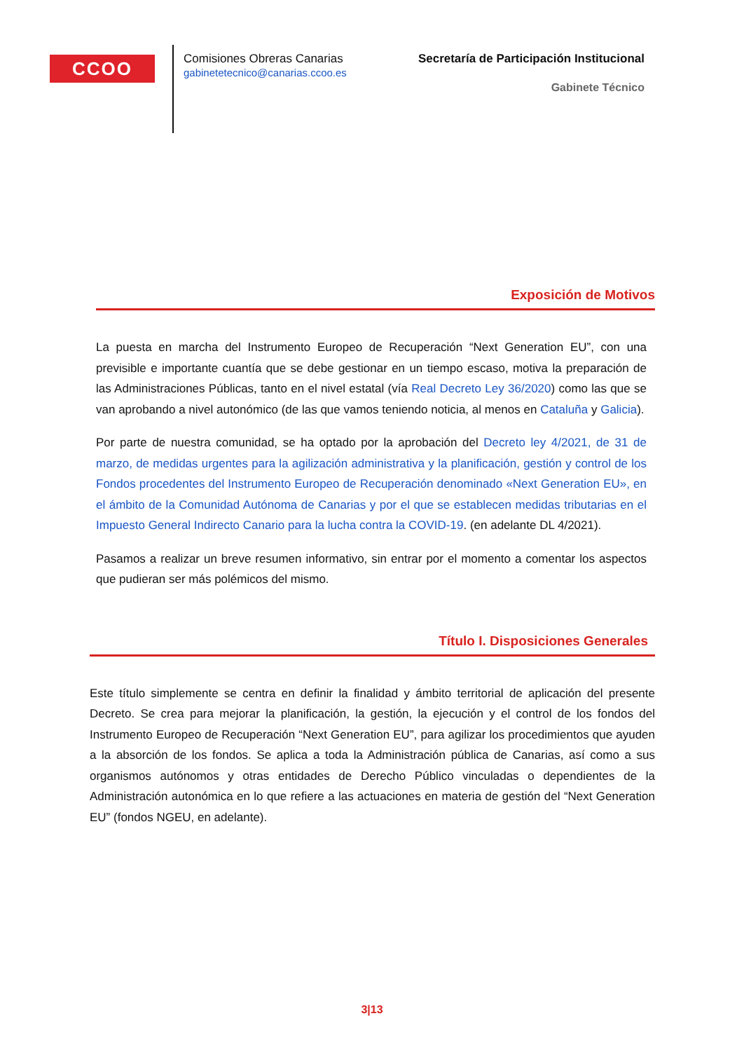CCOO
Comisiones Obreras Canarias
gabinetetecnico@canarias.ccoo.es
Secretaría de Participación Institucional
Gabinete Técnico
Exposición de Motivos
La puesta en marcha del Instrumento Europeo de Recuperación “Next Generation EU”, con una previsible e importante cuantía que se debe gestionar en un tiempo escaso, motiva la preparación de las Administraciones Públicas, tanto en el nivel estatal (vía Real Decreto Ley 36/2020) como las que se van aprobando a nivel autonómico (de las que vamos teniendo noticia, al menos en Cataluña y Galicia).
Por parte de nuestra comunidad, se ha optado por la aprobación del Decreto ley 4/2021, de 31 de marzo, de medidas urgentes para la agilización administrativa y la planificación, gestión y control de los Fondos procedentes del Instrumento Europeo de Recuperación denominado «Next Generation EU», en el ámbito de la Comunidad Autónoma de Canarias y por el que se establecen medidas tributarias en el Impuesto General Indirecto Canario para la lucha contra la COVID-19. (en adelante DL 4/2021).
Pasamos a realizar un breve resumen informativo, sin entrar por el momento a comentar los aspectos que pudieran ser más polémicos del mismo.
Título I. Disposiciones Generales
Este título simplemente se centra en definir la finalidad y ámbito territorial de aplicación del presente Decreto. Se crea para mejorar la planificación, la gestión, la ejecución y el control de los fondos del Instrumento Europeo de Recuperación “Next Generation EU”, para agilizar los procedimientos que ayuden a la absorción de los fondos. Se aplica a toda la Administración pública de Canarias, así como a sus organismos autónomos y otras entidades de Derecho Público vinculadas o dependientes de la Administración autonómica en lo que refiere a las actuaciones en materia de gestión del “Next Generation EU” (fondos NGEU, en adelante).
3|13